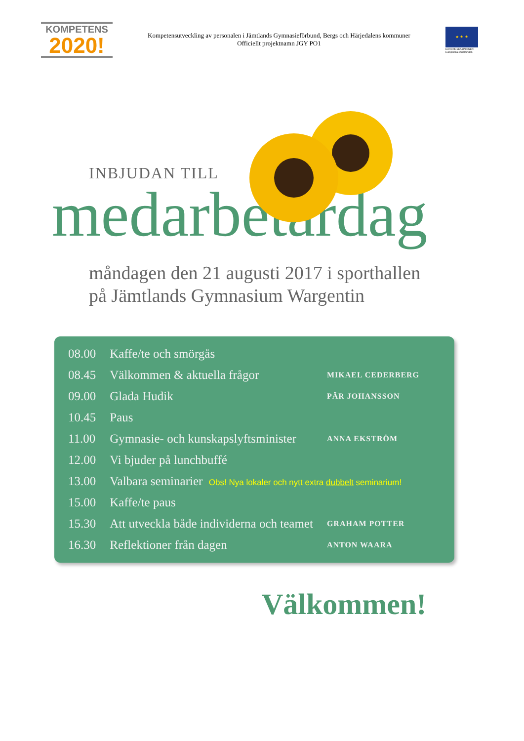KOMPETENS
2020!
Kompetensutveckling av personalen i Jämtlands Gymnasieförbund, Bergs och Härjedalens kommuner
Officiellt projektnamn JGY PO1
★ ★ ★
EUROPEISKA UNIONEN Europeiska socialfonden
INBJUDAN TILL
medarbetardag
måndagen den 21 augusti 2017 i sporthallen
på Jämtlands Gymnasium Wargentin
| 08.00 | Kaffe/te och smörgås | |
| 08.45 | Välkommen & aktuella frågor | MIKAEL CEDERBERG |
| 09.00 | Glada Hudik | PÄR JOHANSSON |
| 10.45 | Paus | |
| 11.00 | Gymnasie- och kunskapslyftsminister | ANNA EKSTRÖM |
| 12.00 | Vi bjuder på lunchbuffé | |
| 13.00 | Valbara seminarier Obs! Nya lokaler och nytt extra dubbelt seminarium! | |
| 15.00 | Kaffe/te paus | |
| 15.30 | Att utveckla både individerna och teamet | GRAHAM POTTER |
| 16.30 | Reflektioner från dagen | ANTON WAARA |
Välkommen!